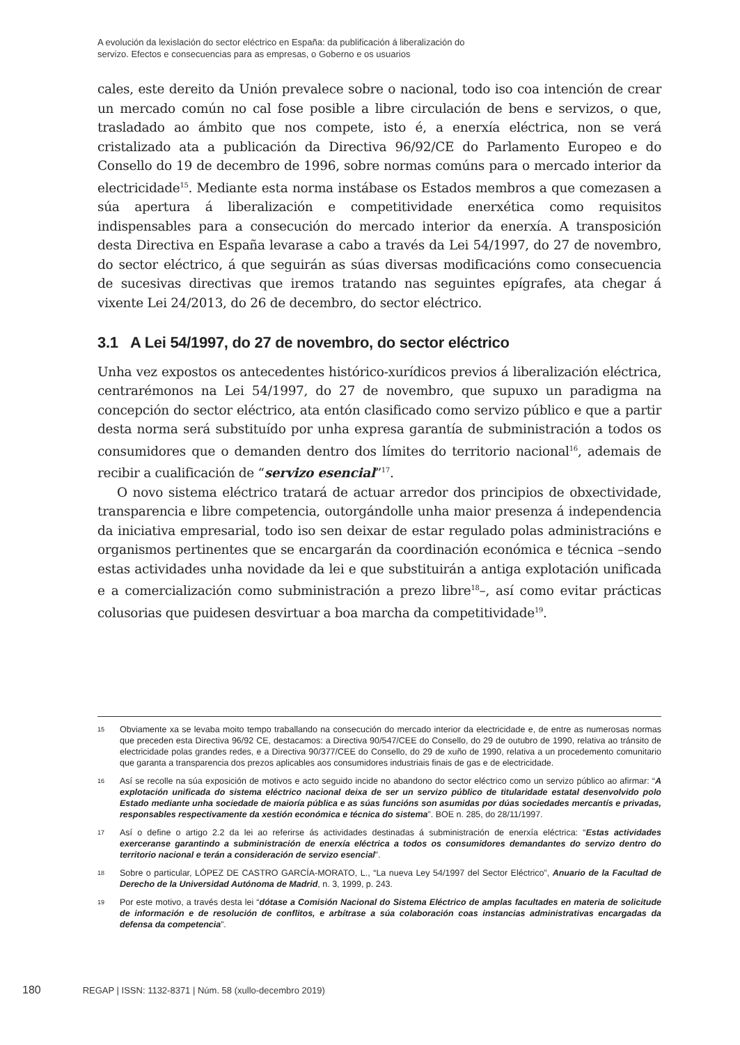A evolución da lexislación do sector eléctrico en España: da publificación á liberalización do
servizo. Efectos e consecuencias para as empresas, o Goberno e os usuarios
cales, este dereito da Unión prevalece sobre o nacional, todo iso coa intención de crear un mercado común no cal fose posible a libre circulación de bens e servizos, o que, trasladado ao ámbito que nos compete, isto é, a enerxía eléctrica, non se verá cristalizado ata a publicación da Directiva 96/92/CE do Parlamento Europeo e do Consello do 19 de decembro de 1996, sobre normas comúns para o mercado interior da electricidade<sup>15</sup>. Mediante esta norma instábase os Estados membros a que comezasen a súa apertura á liberalización e competitividade enerxética como requisitos indispensables para a consecución do mercado interior da enerxía. A transposición desta Directiva en España levarase a cabo a través da Lei 54/1997, do 27 de novembro, do sector eléctrico, á que seguirán as súas diversas modificacións como consecuencia de sucesivas directivas que iremos tratando nas seguintes epígrafes, ata chegar á vixente Lei 24/2013, do 26 de decembro, do sector eléctrico.
3.1 A Lei 54/1997, do 27 de novembro, do sector eléctrico
Unha vez expostos os antecedentes histórico-xurídicos previos á liberalización eléctrica, centrarémonos na Lei 54/1997, do 27 de novembro, que supuxo un paradigma na concepción do sector eléctrico, ata entón clasificado como servizo público e que a partir desta norma será substituído por unha expresa garantía de subministración a todos os consumidores que o demanden dentro dos límites do territorio nacional<sup>16</sup>, ademais de recibir a cualificación de “servizo esencial”<sup>17</sup>.
O novo sistema eléctrico tratará de actuar arredor dos principios de obxectividade, transparencia e libre competencia, outorgándolle unha maior presenza á independencia da iniciativa empresarial, todo iso sen deixar de estar regulado polas administracións e organismos pertinentes que se encargarán da coordinación económica e técnica –sendo estas actividades unha novidade da lei e que substituirán a antiga explotación unificada e a comercialización como subministración a prezo libre<sup>18</sup>–, así como evitar prácticas colusorias que puidesen desvirtuar a boa marcha da competitividade<sup>19</sup>.
15 Obviamente xa se levaba moito tempo traballando na consecución do mercado interior da electricidade e, de entre as numerosas normas que preceden esta Directiva 96/92 CE, destacamos: a Directiva 90/547/CEE do Consello, do 29 de outubro de 1990, relativa ao tránsito de electricidade polas grandes redes, e a Directiva 90/377/CEE do Consello, do 29 de xuño de 1990, relativa a un procedemento comunitario que garanta a transparencia dos prezos aplicables aos consumidores industriais finais de gas e de electricidade.
16 Así se recolle na súa exposición de motivos e acto seguido incide no abandono do sector eléctrico como un servizo público ao afirmar: “A explotación unificada do sistema eléctrico nacional deixa de ser un servizo público de titularidade estatal desenvolvido polo Estado mediante unha sociedade de maioría pública e as súas funcións son asumidas por dúas sociedades mercantís e privadas, responsables respectivamente da xestión económica e técnica do sistema”. BOE n. 285, do 28/11/1997.
17 Así o define o artigo 2.2 da lei ao referirse ás actividades destinadas á subministración de enerxía eléctrica: “Estas actividades exerceranse garantindo a subministración de enerxía eléctrica a todos os consumidores demandantes do servizo dentro do territorio nacional e terán a consideración de servizo esencial”.
18 Sobre o particular, LÓPEZ DE CASTRO GARCÍA-MORATO, L., “La nueva Ley 54/1997 del Sector Eléctrico”, Anuario de la Facultad de Derecho de la Universidad Autónoma de Madrid, n. 3, 1999, p. 243.
19 Por este motivo, a través desta lei “dótase a Comisión Nacional do Sistema Eléctrico de amplas facultades en materia de solicitude de información e de resolución de conflitos, e arbítrase a súa colaboración coas instancias administrativas encargadas da defensa da competencia”.
180 REGAP | ISSN: 1132-8371 | Núm. 58 (xullo-decembro 2019)